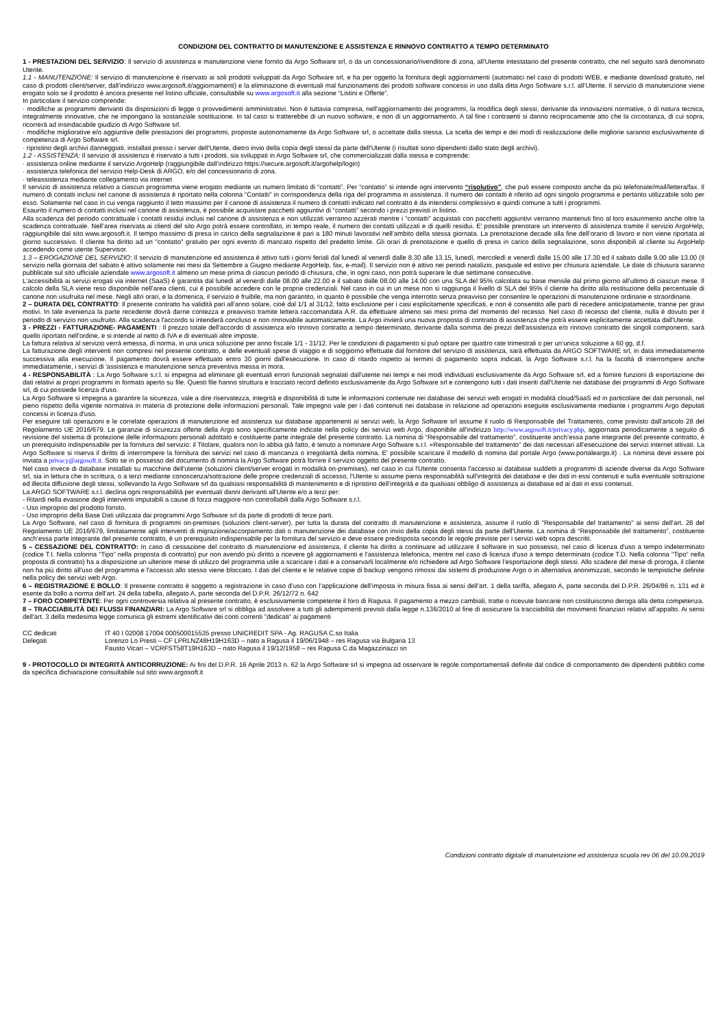CONDIZIONI DEL CONTRATTO DI MANUTENZIONE E ASSISTENZA E RINNOVO CONTRATTO A TEMPO DETERMINATO
1 - PRESTAZIONI DEL SERVIZIO: Il servizio di assistenza e manutenzione viene fornito da Argo Software srl, o da un concessionario/rivenditore di zona, all'Utente intestatario del presente contratto, che nel seguito sarà denominato Utente.
1.1 - MANUTENZIONE: Il servizio di manutenzione è riservato ai soli prodotti sviluppati da Argo Software srl, e ha per oggetto la fornitura degli aggiornamenti (automatici nel caso di prodotti WEB, e mediante download gratuito, nel caso di prodotti client/server, dall’indirizzo www.argosoft.it/aggiornamenti) e la eliminazione di eventuali mal funzionamenti dei prodotti software concessi in uso dalla ditta Argo Software s.r.l. all’Utente. Il servizio di manutenzione viene erogato solo se il prodotto è ancora presente nel listino ufficiale, consultabile su www.argosoft.it alla sezione “Listini e Offerte”.
In particolare il servizio comprende:
· modifiche ai programmi derivanti da disposizioni di legge o provvedimenti amministrativi. Non è tuttavia compresa, nell'aggiornamento dei programmi, la modifica degli stessi, derivante da innovazioni normative, o di natura tecnica, integralmente innovative, che ne impongano la sostanziale sostituzione. In tal caso si tratterebbe di un nuovo software, e non di un aggiornamento. A tal fine i contraenti si danno reciprocamente atto che la circostanza, di cui sopra, ricorrerà ad insindacabile giudizio di Argo Software srl.
· modifiche migliorative e/o aggiuntive delle prestazioni dei programmi, proposte autonomamente da Argo Software srl, o accettate dalla stessa. La scelta dei tempi e dei modi di realizzazione delle migliorie saranno esclusivamente di competenza di Argo Software srl.
· ripristino degli archivi danneggiati, installati presso i server dell'Utente, dietro invio della copia degli stessi da parte dell'Utente (i risultati sono dipendenti dallo stato degli archivi).
1.2 - ASSISTENZA: Il servizio di assistenza è riservato a tutti i prodotti, sia sviluppati in Argo Software srl, che commercializzati dalla stessa e comprende:
· assistenza online mediante il servizio ArgoHelp (raggiungibile dall’indirizzo https://secure.argosoft.it/argohelp/login)
· assistenza telefonica del servizio Help-Desk di ARGO, e/o del concessionario di zona.
· teleassistenza mediante collegamento via internet
Il servizio di assistenza relativo a ciascun programma viene erogato mediante un numero limitato di “contatti”. Per “contatto” si intende ogni intervento “risolutivo”, che può essere composto anche da più telefonate/mail/lettera/fax. Il numero di contatti inclusi nel canone di assistenza è riportato nella colonna “Contatti” in corrispondenza della riga del programma in assistenza. Il numero dei contatti è riferito ad ogni singolo programma e pertanto utilizzabile solo per esso. Solamente nel caso in cui venga raggiunto il tetto massimo per il canone di assistenza il numero di contatti indicato nel contratto è da intendersi complessivo e quindi comune a tutti i programmi.
Esaurito il numero di contatti inclusi nel canone di assistenza, è possibile acquistare pacchetti aggiuntivi di “contatti” secondo i prezzi previsti in listino.
Alla scadenza del periodo contrattuale i contatti residui inclusi nel canone di assistenza e non utilizzati verranno azzerati mentre i “contatti” acquistati con pacchetti aggiuntivi verranno mantenuti fino al loro esaurimento anche oltre la scadenza contrattuale. Nell’area riservata ai clienti del sito Argo potrà essere controllato, in tempo reale, il numero dei contatti utilizzati e di quelli residui. E’ possibile prenotare un intervento di assistenza tramite il servizio ArgoHelp, raggiungibile dal sito www.argosoft.it. Il tempo massimo di presa in carico della segnalazione è pari a 180 minuti lavorativi nell’ambito della stessa giornata. La prenotazione decade alla fine dell’orario di lavoro e non viene riportata al giorno successivo. Il cliente ha diritto ad un "contatto" gratuito per ogni evento di mancato rispetto del predetto limite. Gli orari di prenotazione e quello di presa in carico della segnalazione, sono disponibili al cliente su ArgoHelp accedendo come utente Supervisor.
1.3 – EROGAZIONE DEL SERVIZIO: Il servizio di manutenzione ed assistenza è attivo tutti i giorni feriali dal lunedì al venerdì dalle 8.30 alle 13.15, lunedì, mercoledì e venerdì dalle 15.00 alle 17.30 ed il sabato dalle 9.00 alle 13.00 (Il servizio nella giornata del sabato è attivo solamente nei mesi da Settembre a Giugno mediante ArgoHelp, fax, e-mail). Il servizio non è attivo nei periodi natalizio, pasquale ed estivo per chiusura aziendale. Le date di chiusura saranno pubblicate sul sito ufficiale aziendale www.argosoft.it almeno un mese prima di ciascun periodo di chiusura, che, in ogni caso, non potrà superare le due settimane consecutive.
L'accessibilità ai servizi erogati via internet (SaaS) è garantita dal lunedì al venerdì dalle 08.00 alle 22.00 e il sabato dalle 08.00 alle 14.00 con una SLA del 95% calcolata su base mensile dal primo giorno all’ultimo di ciascun mese. Il calcolo della SLA viene reso disponibile nell’area clienti, cui è possibile accedere con le proprie credenziali. Nel caso in cui in un mese non si raggiunga il livello di SLA del 95% il cliente ha diritto alla restituzione della percentuale di canone non usufruita nel mese. Negli altri orari, e la domenica, il servizio è fruibile, ma non garantito, in quanto è possibile che venga interrotto senza preavviso per consentire le operazioni di manutenzione ordinarie e straordinarie.
2 – DURATA DEL CONTRATTO: Il presente contratto ha validità pari all'anno solare, cioè dal 1/1 al 31/12, fatta esclusione per i casi esplicitamente specificati, e non è consentito alle parti di recedere anticipatamente, tranne per gravi motivi. In tale evenienza la parte recedente dovrà darne contezza e preavviso tramite lettera raccomandata A.R. da effettuare almeno sei mesi prima del momento del recesso. Nel caso di recesso del cliente, nulla è dovuto per il periodo di servizio non usufruito. Alla scadenza l'accordo si intenderà concluso e non rinnovabile automaticamente. La Argo invierà una nuova proposta di contratto di assistenza che potrà essere esplicitamente accettata dall'Utente.
3 - PREZZI - FATTURAZIONE- PAGAMENTI : Il prezzo totale dell'accordo di assistenza e/o rinnovo contratto a tempo determinato, derivante dalla somma dei prezzi dell'assistenza e/o rinnovo contratto dei singoli componenti, sarà quello riportato nell'ordine, e si intende al netto di IVA e di eventuali altre imposte.
La fattura relativa al servizio verrà emessa, di norma, in una unica soluzione per anno fiscale 1/1 - 31/12. Per le condizioni di pagamento si può optare per quattro rate trimestrali o per un’unica soluzione a 60 gg, d.f.
La fatturazione degli interventi non compresi nel presente contratto, e delle eventuali spese di viaggio e di soggiorno effettuate dal fornitore del servizio di assistenza, sarà effettuata da ARGO SOFTWARE srl, in data immediatamente successiva alla esecuzione. Il pagamento dovrà essere effettuato entro 30 giorni dall'esecuzione. In caso di ritardo rispetto ai termini di pagamento sopra indicati, la Argo Software s.r.l. ha la facoltà di interrompere anche immediatamente, i servizi di 'assistenza e manutenzione senza preventiva messa in mora.
4 - RESPONSABILITÀ : La Argo Software s.r.l. si impegna ad eliminare gli eventuali errori funzionali segnalati dall'utente nei tempi e nei modi individuati esclusivamente da Argo Software srl, ed a fornire funzioni di esportazione dei dati relativi ai propri programmi in formato aperto su file. Questi file hanno struttura e tracciato record definito esclusivamente da Argo Software srl e contengono tutti i dati inseriti dall'Utente nei database dei programmi di Argo Software srl, di cui possiede licenza d'uso.
La Argo Software si impegna a garantire la sicurezza, vale a dire riservatezza, integrità e disponibilità di tutte le informazioni contenute nei database dei servizi web erogati in modalità cloud/SaaS ed in particolare dei dati personali, nel pieno rispetto della vigente normativa in materia di protezione delle informazioni personali. Tale impegno vale per i dati contenuti nei database in relazione ad operazioni eseguite esclusivamente mediante i programmi Argo deputati concessi in licenza d'uso.
Per eseguire tali operazioni e le correlate operazioni di manutenzione ed assistenza sui database appartenenti ai servizi web, la Argo Software srl assume il ruolo di Responsabile del Trattamento, come previsto dall’articolo 28 del Regolamento UE 2016/679. Le garanzie di sicurezza offerte della Argo sono specificamente indicate nella policy dei servizi web Argo, disponibile all'indirizzo http://www.argosoft.it/privacy.php, aggiornata periodicamente a seguito di revisione del sistema di protezione delle informazioni personali adottato e costituente parte integrale del presente contratto. La nomina di “Responsabile del trattamento”, costituente anch’essa parte integrante del presente contratto, è un prerequisito indispensabile per la fornitura del servizio: il Titolare, qualora non lo abbia già fatto, è tenuto a nominare Argo Software s.r.l. «Responsabile del trattamento” dei dati necessari all’esecuzione dei servizi internet attivati. La Argo Software si riserva il diritto di interrompere la fornitura dei servizi nel caso di mancanza o irregolarità della nomina. E' possibile scaricare il modello di nomina dal portale Argo (www.portaleargo.it) . La nomina deve essere poi inviata a privacy@argosoft.it. Solo se in possesso del documento di nomina la Argo Software potrà fornire il servizio oggetto del presente contratto.
Nel caso invece di database installati su macchine dell'utente (soluzioni client/server erogati in modalità on-premises), nel caso in cui l'Utente consenta l'accesso ai database suddetti a programmi di aziende diverse da Argo Software srl, sia in lettura che in scrittura, o a terzi mediante conoscenza/sottrazione delle proprie credenziali di accesso, l'Utente si assume piena responsabilità sull'integrità dei database e dei dati in essi contenuti e sulla eventuale sottrazione ed illecita diffusione degli stessi, sollevando la Argo Software srl da qualsiasi responsabilità di mantenimento e di ripristino dell'integrità e da qualsiasi obbligo di assistenza ai database ed ai dati in essi contenuti.
La ARGO SOFTWARE s.r.l. declina ogni responsabilità per eventuali danni derivanti all'Utente e/o a terzi per:
- Ritardi nella evasione degli interventi imputabili a cause di forza maggiore non controllabili dalla Argo Software s.r.l.
- Uso improprio del prodotto fornito.
- Uso improprio della Base Dati utilizzata dai programmi Argo Software srl da parte di prodotti di terze parti.
La Argo Software, nel caso di fornitura di programmi on-premises (soluzioni client-server), per tutta la durata del contratto di manutenzione e assistenza, assume il ruolo di "Responsabile del trattamento" ai sensi dell'art. 28 del Regolamento UE 2016/679, limitatamente agli interventi di migrazione/accorpamento dati o manutenzione dei database con invio della copia degli stessi da parte dell'Utente. La nomina di “Responsabile del trattamento”, costituente anch’essa parte integrante del presente contratto, è un prerequisito indispensabile per la fornitura del servizio e deve essere predisposta secondo le regole previste per i servizi web sopra descritti.
5 – CESSAZIONE DEL CONTRATTO: In caso di cessazione del contratto di manutenzione ed assistenza, il cliente ha diritto a continuare ad utilizzare il software in suo possesso, nel caso di licenza d'uso a tempo indeterminato (codice T.I. Nella colonna “Tipo” nella proposta di contratto) pur non avendo più diritto a ricevere gli aggiornamenti e l'assistenza telefonica, mentre nel caso di licenza d'uso a tempo determinato (codice T.D. Nella colonna “Tipo” nella proposta di contratto) ha a disposizione un ulteriore mese di utilizzo del programma utile a scaricare i dati e a conservarli localmente e/o richiedere ad Argo Software l’esportazione degli stessi. Allo scadere del mese di proroga, il cliente non ha più diritto all'uso del programma e l'accesso allo stesso viene bloccato. I dati del cliente e le relative copie di backup vengono rimossi dai sistemi di produzione Argo o in alternativa anonimizzati, secondo le tempistiche definite nella policy dei servizi web Argo.
6 – REGISTRAZIONE E BOLLO: Il presente contratto è soggetto a registrazione in caso d’uso con l’applicazione dell’imposta in misura fissa ai sensi dell’art. 1 della tariffa, allegato A, parte seconda del D.P.R. 26/04/86 n. 131 ed è esente da bollo a norma dell’art. 24 della tabella, allegato A, parte seconda del D.P.R. 26/12/72 n. 642
7 – FORO COMPETENTE: Per ogni controversia relativa al presente contratto, è esclusivamente competente il foro di Ragusa. Il pagamento a mezzo cambiali, tratte o ricevute bancarie non costituiscono deroga alla detta competenza.
8 – TRACCIABILITÀ DEI FLUSSI FINANZIARI: La Argo Software srl si obbliga ad assolvere a tutti gli adempimenti previsti dalla legge n.136/2010 al fine di assicurare la tracciabilità dei movimenti finanziari relativi all’appalto. Ai sensi dell'art. 3 della medesima legge comunica gli estremi identificativi dei conti correnti ”dedicati” ai pagamenti
CC dedicati
IT 40 I 02008 17004 000500015535 presso UNICREDIT SPA - Ag. RAGUSA C.so Italia
Delegati
Lorenzo Lo Presti – CF LPRLNZ48H19H163D – nato a Ragusa il 19/06/1948 – res Ragusa via Bulgaria 13
Fausto Vicari – VCRFST58T19H163D – nato Ragusa il 19/12/1958 – res Ragusa C.da Magazzinazzi sn
9 - PROTOCOLLO DI INTEGRITÀ ANTICORRUZIONE: Ai fini del D.P.R. 16 Aprile 2013 n. 62 la Argo Software srl si impegna ad osservare le regole comportamentali definite dal codice di comportamento dei dipendenti pubblici come da specifica dichiarazione consultabile sul sito www.argosoft.it
Condizioni contratto digitale di manutenzione ed assistenza scuola rev 06 del 10.09.2019